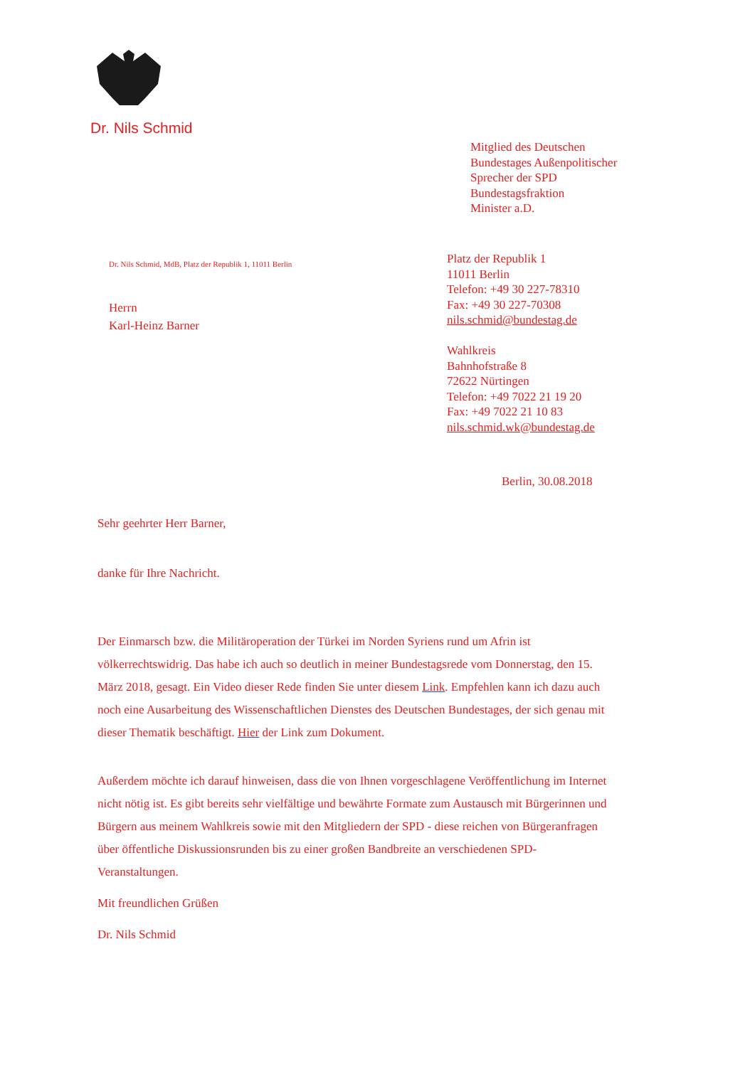Dr. Nils Schmid
Mitglied des Deutschen
Bundestages Außenpolitischer
Sprecher der SPD
Bundestagsfraktion
Minister a.D.
Dr. Nils Schmid, MdB, Platz der Republik 1, 11011 Berlin
Herrn
Karl-Heinz Barner
Platz der Republik 1
11011 Berlin
Telefon: +49 30 227-78310
Fax: +49 30 227-70308
nils.schmid@bundestag.de
Wahlkreis
Bahnhofstraße 8
72622 Nürtingen
Telefon: +49 7022 21 19 20
Fax: +49 7022 21 10 83
nils.schmid.wk@bundestag.de
Berlin, 30.08.2018
Sehr geehrter Herr Barner,
danke für Ihre Nachricht.
Der Einmarsch bzw. die Militäroperation der Türkei im Norden Syriens rund um Afrin ist völkerrechtswidrig. Das habe ich auch so deutlich in meiner Bundestagsrede vom Donnerstag, den 15. März 2018, gesagt. Ein Video dieser Rede finden Sie unter diesem Link. Empfehlen kann ich dazu auch noch eine Ausarbeitung des Wissenschaftlichen Dienstes des Deutschen Bundestages, der sich genau mit dieser Thematik beschäftigt. Hier der Link zum Dokument.
Außerdem möchte ich darauf hinweisen, dass die von Ihnen vorgeschlagene Veröffentlichung im Internet nicht nötig ist. Es gibt bereits sehr vielfältige und bewährte Formate zum Austausch mit Bürgerinnen und Bürgern aus meinem Wahlkreis sowie mit den Mitgliedern der SPD - diese reichen von Bürgeranfragen über öffentliche Diskussionsrunden bis zu einer großen Bandbreite an verschiedenen SPD- Veranstaltungen.
Mit freundlichen Grüßen
Dr. Nils Schmid